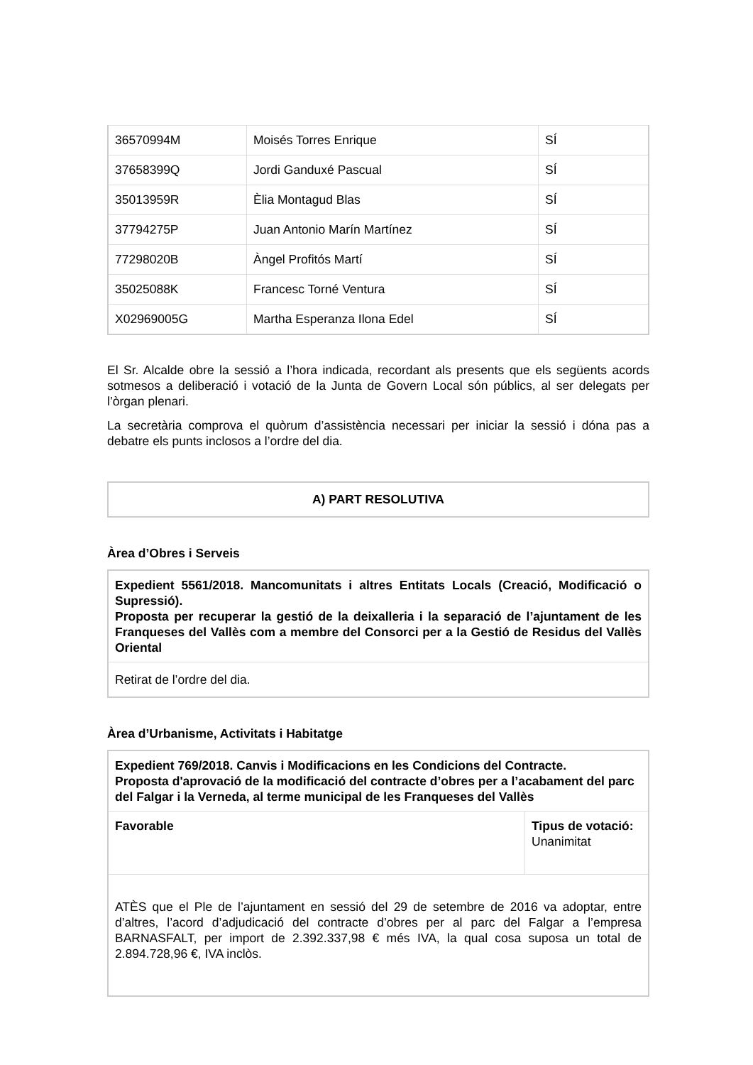| 36570994M | Moisés Torres Enrique | SÍ |
| 37658399Q | Jordi Ganduxé Pascual | SÍ |
| 35013959R | Èlia Montagud Blas | SÍ |
| 37794275P | Juan Antonio Marín Martínez | SÍ |
| 77298020B | Àngel Profitós Martí | SÍ |
| 35025088K | Francesc Torné Ventura | SÍ |
| X02969005G | Martha Esperanza Ilona Edel | SÍ |
El Sr. Alcalde obre la sessió a l’hora indicada, recordant als presents que els següents acords sotmesos a deliberació i votació de la Junta de Govern Local són públics, al ser delegats per l’òrgan plenari.
La secretària comprova el quòrum d’assistència necessari per iniciar la sessió i dóna pas a debatre els punts inclosos a l’ordre del dia.
A) PART RESOLUTIVA
Àrea d’Obres i Serveis
| Expedient 5561/2018. Mancomunitats i altres Entitats Locals (Creació, Modificació o Supressió). Proposta per recuperar la gestió de la deixalleria i la separació de l’ajuntament de les Franqueses del Vallès com a membre del Consorci per a la Gestió de Residus del Vallès Oriental |
| Retirat de l’ordre del dia. |
Àrea d’Urbanisme, Activitats i Habitatge
| Expedient 769/2018. Canvis i Modificacions en les Condicions del Contracte. Proposta d'aprovació de la modificació del contracte d’obres per a l’acabament del parc del Falgar i la Verneda, al terme municipal de les Franqueses del Vallès | |
| Favorable | Tipus de votació: Unanimitat |
| ATÈS que el Ple de l’ajuntament en sessió del 29 de setembre de 2016 va adoptar, entre d’altres, l’acord d’adjudicació del contracte d’obres per al parc del Falgar a l’empresa BARNASFALT, per import de 2.392.337,98 € més IVA, la qual cosa suposa un total de 2.894.728,96 €, IVA inclòs. | |